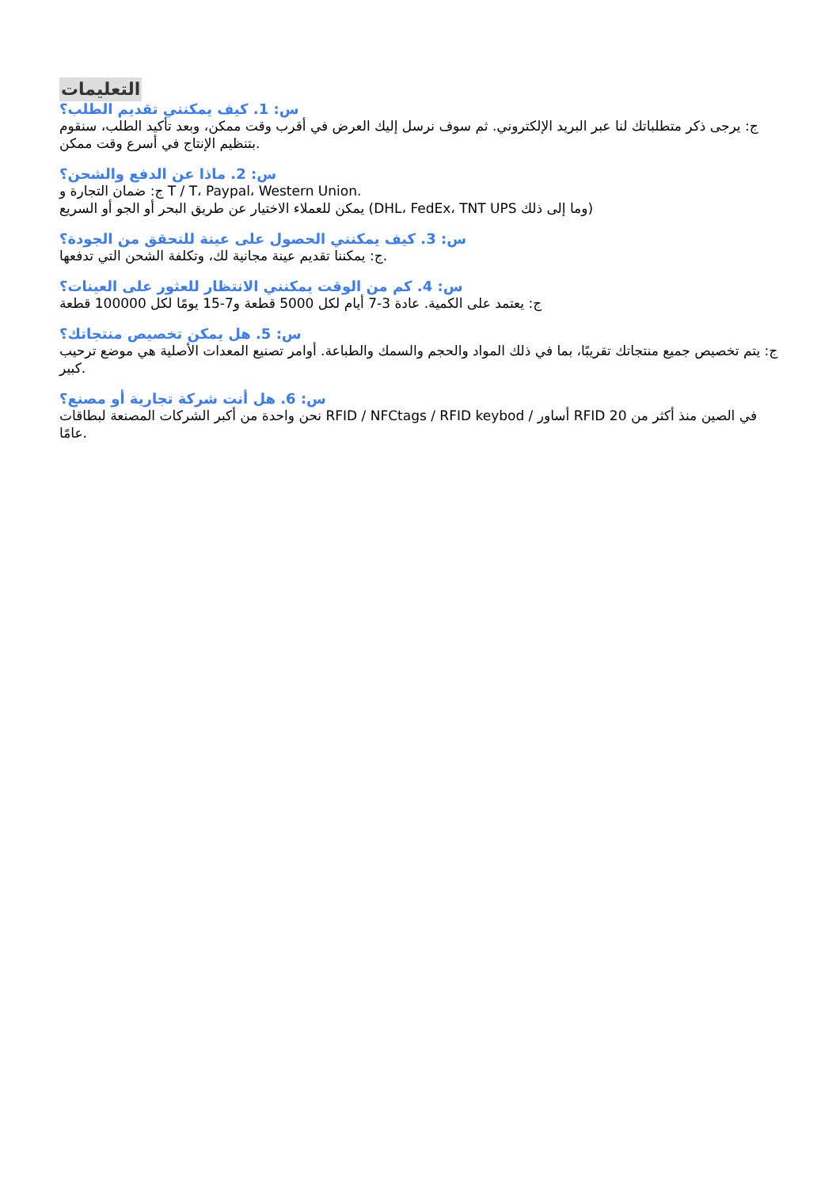التعليمات
س: 1. كيف يمكنني تقديم الطلب؟
ج: يرجى ذكر متطلباتك لنا عبر البريد الإلكتروني. ثم سوف نرسل إليك العرض في أقرب وقت ممكن، وبعد تأكيد الطلب، سنقوم بتنظيم الإنتاج في أسرع وقت ممكن.
س: 2. ماذا عن الدفع والشحن؟
ج: ضمان التجارة و T / T، Paypal، Western Union.
يمكن للعملاء الاختيار عن طريق البحر أو الجو أو السريع (DHL، FedEx، TNT UPS وما إلى ذلك)
س: 3. كيف يمكنني الحصول على عينة للتحقق من الجودة؟
ج: يمكننا تقديم عينة مجانية لك، وتكلفة الشحن التي تدفعها.
س: 4. كم من الوقت يمكنني الانتظار للعثور على العينات؟
ج: يعتمد على الكمية. عادة 3-7 أيام لكل 5000 قطعة و7-15 يومًا لكل 100000 قطعة
س: 5. هل يمكن تخصيص منتجاتك؟
ج: يتم تخصيص جميع منتجاتك تقريبًا، بما في ذلك المواد والحجم والسمك والطباعة. أوامر تصنيع المعدات الأصلية هي موضع ترحيب كبير.
س: 6. هل أنت شركة تجارية أو مصنع؟
نحن واحدة من أكبر الشركات المصنعة لبطاقات RFID / NFCtags / RFID keybod / أساور RFID في الصين منذ أكثر من 20 عامًا.